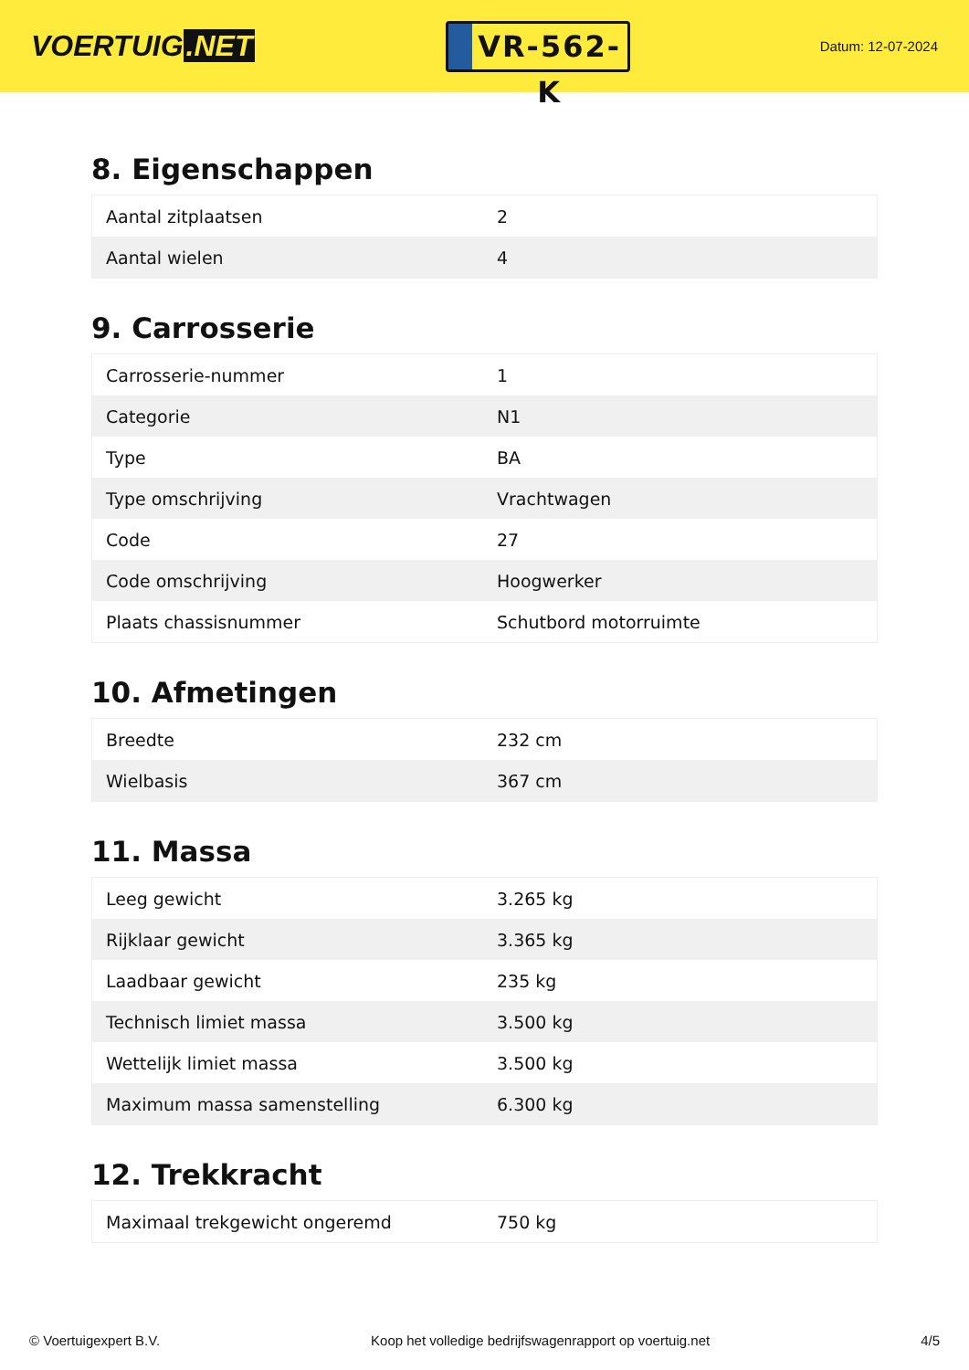VOERTUIG.NET
VR-562-K
Datum: 12-07-2024
8. Eigenschappen
| Aantal zitplaatsen | 2 |
| Aantal wielen | 4 |
9. Carrosserie
| Carrosserie-nummer | 1 |
| Categorie | N1 |
| Type | BA |
| Type omschrijving | Vrachtwagen |
| Code | 27 |
| Code omschrijving | Hoogwerker |
| Plaats chassisnummer | Schutbord motorruimte |
10. Afmetingen
| Breedte | 232 cm |
| Wielbasis | 367 cm |
11. Massa
| Leeg gewicht | 3.265 kg |
| Rijklaar gewicht | 3.365 kg |
| Laadbaar gewicht | 235 kg |
| Technisch limiet massa | 3.500 kg |
| Wettelijk limiet massa | 3.500 kg |
| Maximum massa samenstelling | 6.300 kg |
12. Trekkracht
| Maximaal trekgewicht ongeremd | 750 kg |
© Voertuigexpert B.V. Koop het volledige bedrijfswagenrapport op voertuig.net 4/5